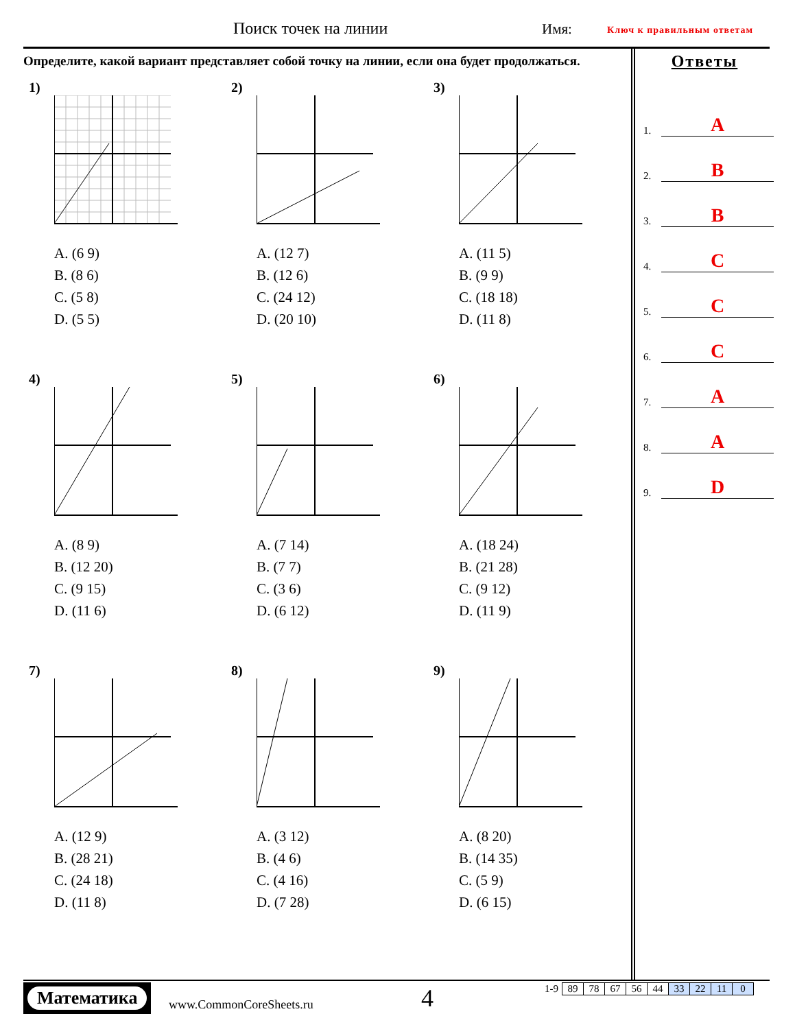Поиск точек на линии Имя: Ключ к правильным ответам
Определите, какой вариант представляет собой точку на линии, если она будет продолжаться.
1)
A. (6 9)
B. (8 6)
C. (5 8)
D. (5 5)
2)
A. (12 7)
B. (12 6)
C. (24 12)
D. (20 10)
3)
A. (11 5)
B. (9 9)
C. (18 18)
D. (11 8)
4)
A. (8 9)
B. (12 20)
C. (9 15)
D. (11 6)
5)
A. (7 14)
B. (7 7)
C. (3 6)
D. (6 12)
6)
A. (18 24)
B. (21 28)
C. (9 12)
D. (11 9)
7)
A. (12 9)
B. (28 21)
C. (24 18)
D. (11 8)
8)
A. (3 12)
B. (4 6)
C. (4 16)
D. (7 28)
9)
A. (8 20)
B. (14 35)
C. (5 9)
D. (6 15)
Ответы
1. A
2. B
3. B
4. C
5. C
6. C
7. A
8. A
9. D
Математика
www.CommonCoreSheets.ru 4
| 1-9 | 89 | 78 | 67 | 56 | 44 | 33 | 22 | 11 | 0 |